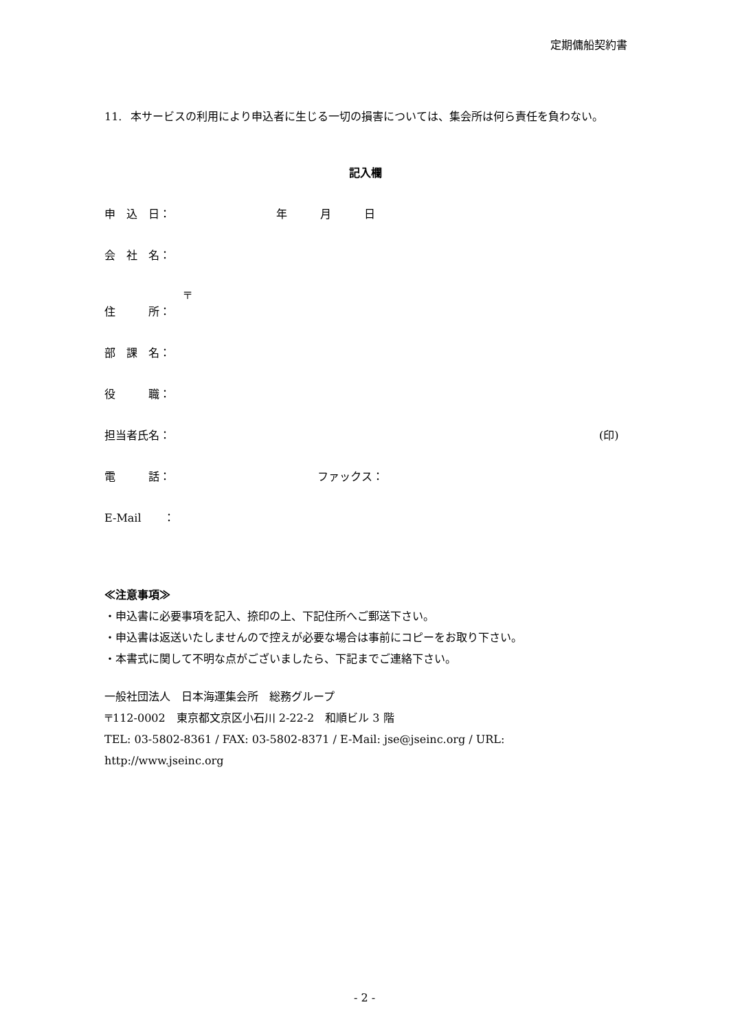定期傭船契約書
11. 本サービスの利用により申込者に生じる一切の損害については、集会所は何ら責任を負わない。
記入欄
申　込　日： 年　　　月　　　日
会　社　名：
〒
住　　　所：
部　課　名：
役　　　職：
担当者氏名： (印)
電　　　話： ファックス：
E-Mail　　：
≪注意事項≫
・申込書に必要事項を記入、捺印の上、下記住所へご郵送下さい。
・申込書は返送いたしませんので控えが必要な場合は事前にコピーをお取り下さい。
・本書式に関して不明な点がございましたら、下記までご連絡下さい。
一般社団法人　日本海運集会所　総務グループ
〒112-0002　東京都文京区小石川 2-22-2　和順ビル 3 階
TEL: 03-5802-8361 / FAX: 03-5802-8371 / E-Mail: jse@jseinc.org / URL: http://www.jseinc.org
- 2 -